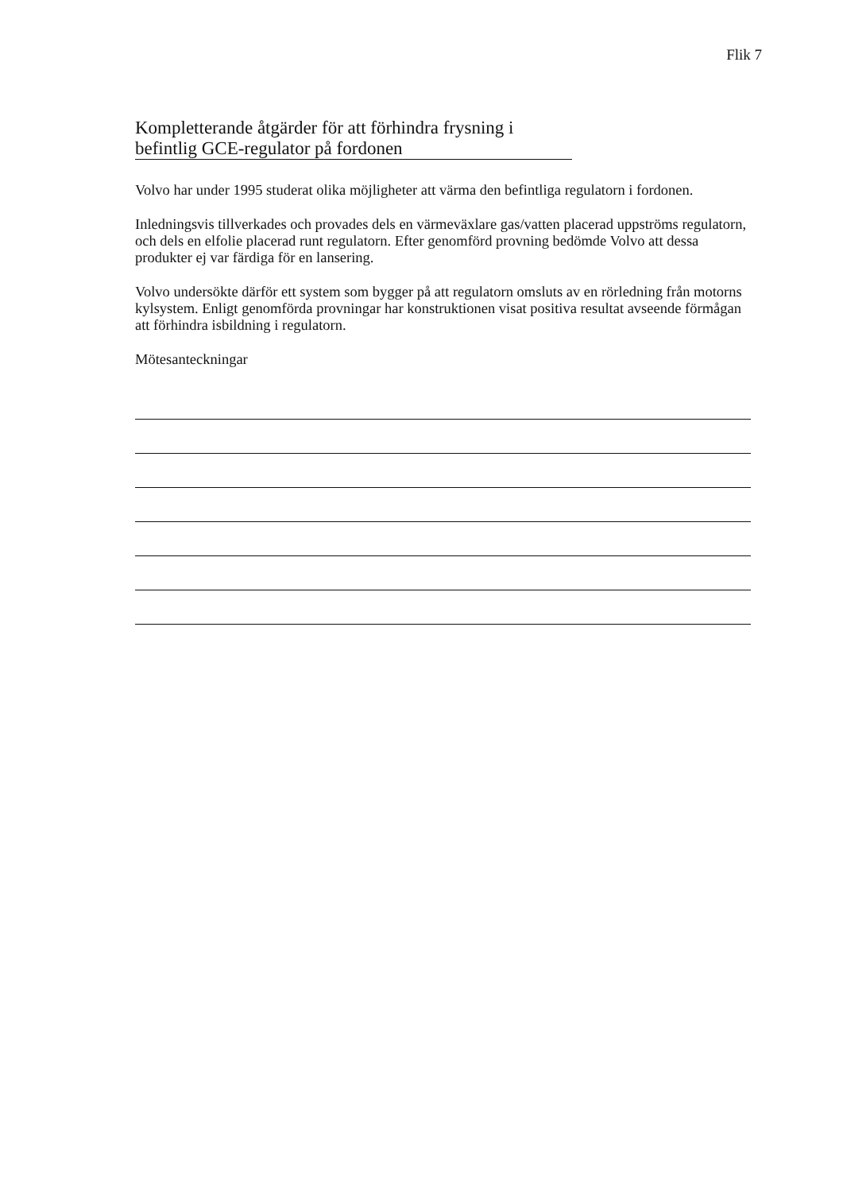Flik 7
Kompletterande åtgärder för att förhindra frysning i
befintlig GCE-regulator på fordonen
Volvo har under 1995 studerat olika möjligheter att värma den befintliga regulatorn i fordonen.
Inledningsvis tillverkades och provades dels en värmeväxlare gas/vatten placerad uppströms regulatorn, och dels en elfolie placerad runt regulatorn. Efter genomförd provning bedömde Volvo att dessa produkter ej var färdiga för en lansering.
Volvo undersökte därför ett system som bygger på att regulatorn omsluts av en rörledning från motorns kylsystem. Enligt genomförda provningar har konstruktionen visat positiva resultat avseende förmågan att förhindra isbildning i regulatorn.
Mötesanteckningar